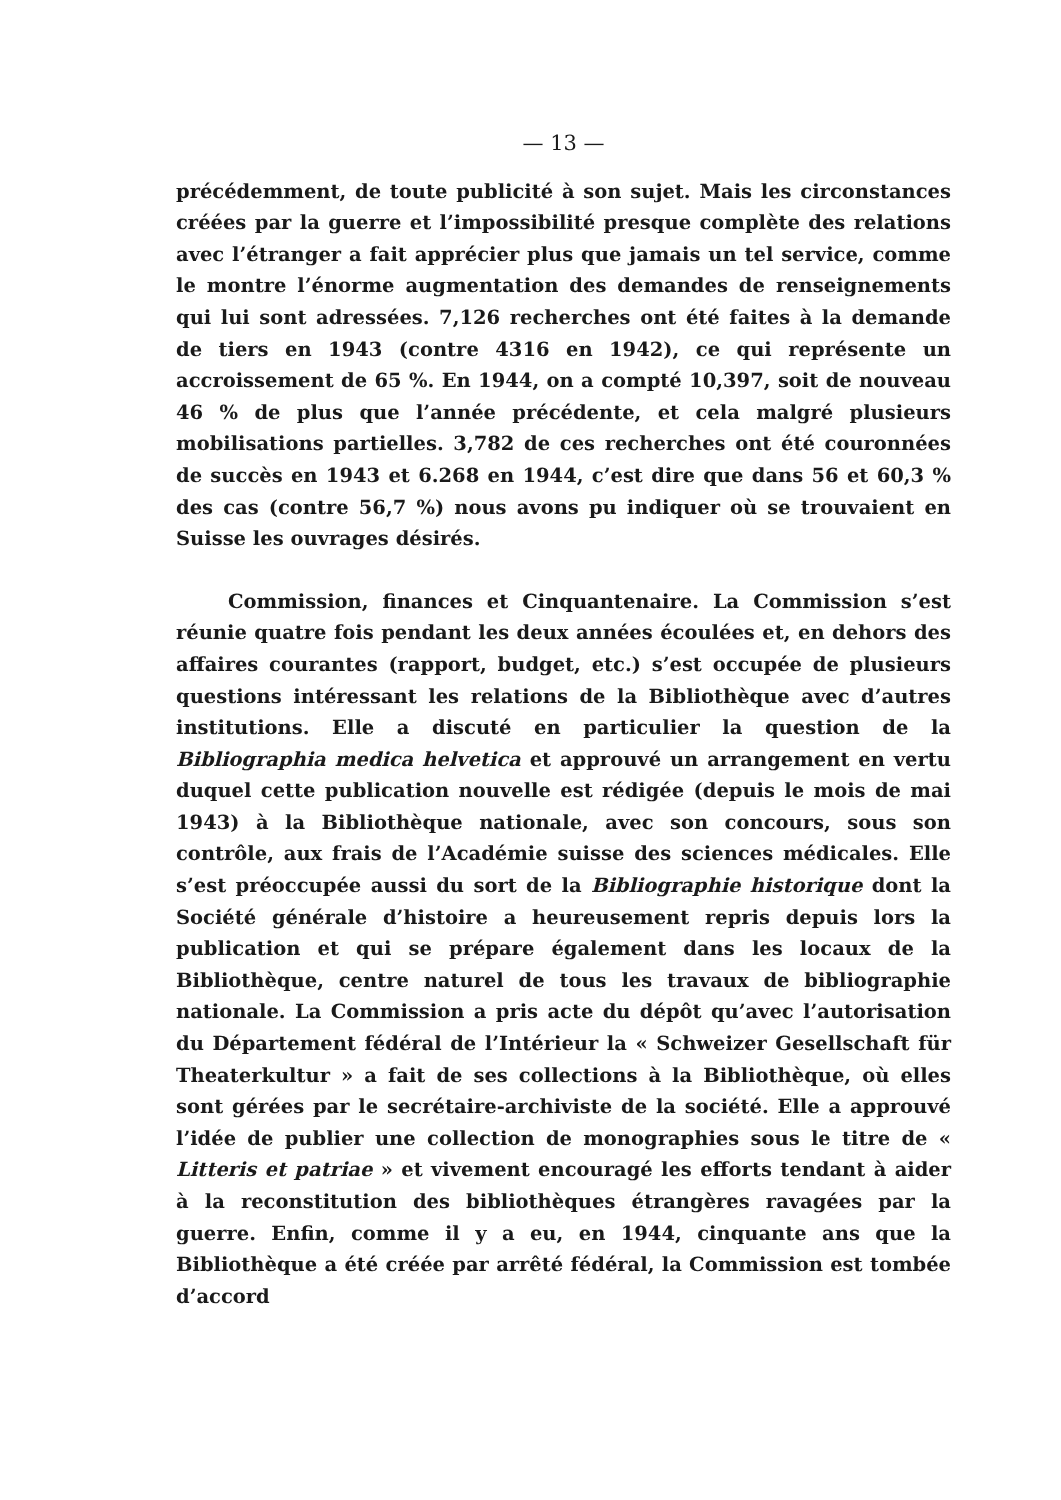— 13 —
précédemment, de toute publicité à son sujet. Mais les circonstances créées par la guerre et l’impossibilité presque complète des relations avec l’étranger a fait apprécier plus que jamais un tel service, comme le montre l’énorme augmentation des demandes de renseignements qui lui sont adressées. 7,126 recherches ont été faites à la demande de tiers en 1943 (contre 4316 en 1942), ce qui représente un accroissement de 65 %. En 1944, on a compté 10,397, soit de nouveau 46 % de plus que l’année précédente, et cela malgré plusieurs mobilisations partielles. 3,782 de ces recherches ont été couronnées de succès en 1943 et 6.268 en 1944, c’est dire que dans 56 et 60,3 % des cas (contre 56,7 %) nous avons pu indiquer où se trouvaient en Suisse les ouvrages désirés.
Commission, finances et Cinquantenaire. La Commission s’est réunie quatre fois pendant les deux années écoulées et, en dehors des affaires courantes (rapport, budget, etc.) s’est occupée de plusieurs questions intéressant les relations de la Bibliothèque avec d’autres institutions. Elle a discuté en particulier la question de la Bibliographia medica helvetica et approuvé un arrangement en vertu duquel cette publication nouvelle est rédigée (depuis le mois de mai 1943) à la Bibliothèque nationale, avec son concours, sous son contrôle, aux frais de l’Académie suisse des sciences médicales. Elle s’est préoccupée aussi du sort de la Bibliographie historique dont la Société générale d’histoire a heureusement repris depuis lors la publication et qui se prépare également dans les locaux de la Bibliothèque, centre naturel de tous les travaux de bibliographie nationale. La Commission a pris acte du dépôt qu’avec l’autorisation du Département fédéral de l’Intérieur la « Schweizer Gesellschaft für Theaterkultur » a fait de ses collections à la Bibliothèque, où elles sont gérées par le secrétaire-archiviste de la société. Elle a approuvé l’idée de publier une collection de monographies sous le titre de « Litteris et patriae » et vivement encouragé les efforts tendant à aider à la reconstitution des bibliothèques étrangères ravagées par la guerre. Enfin, comme il y a eu, en 1944, cinquante ans que la Bibliothèque a été créée par arrêté fédéral, la Commission est tombée d’accord